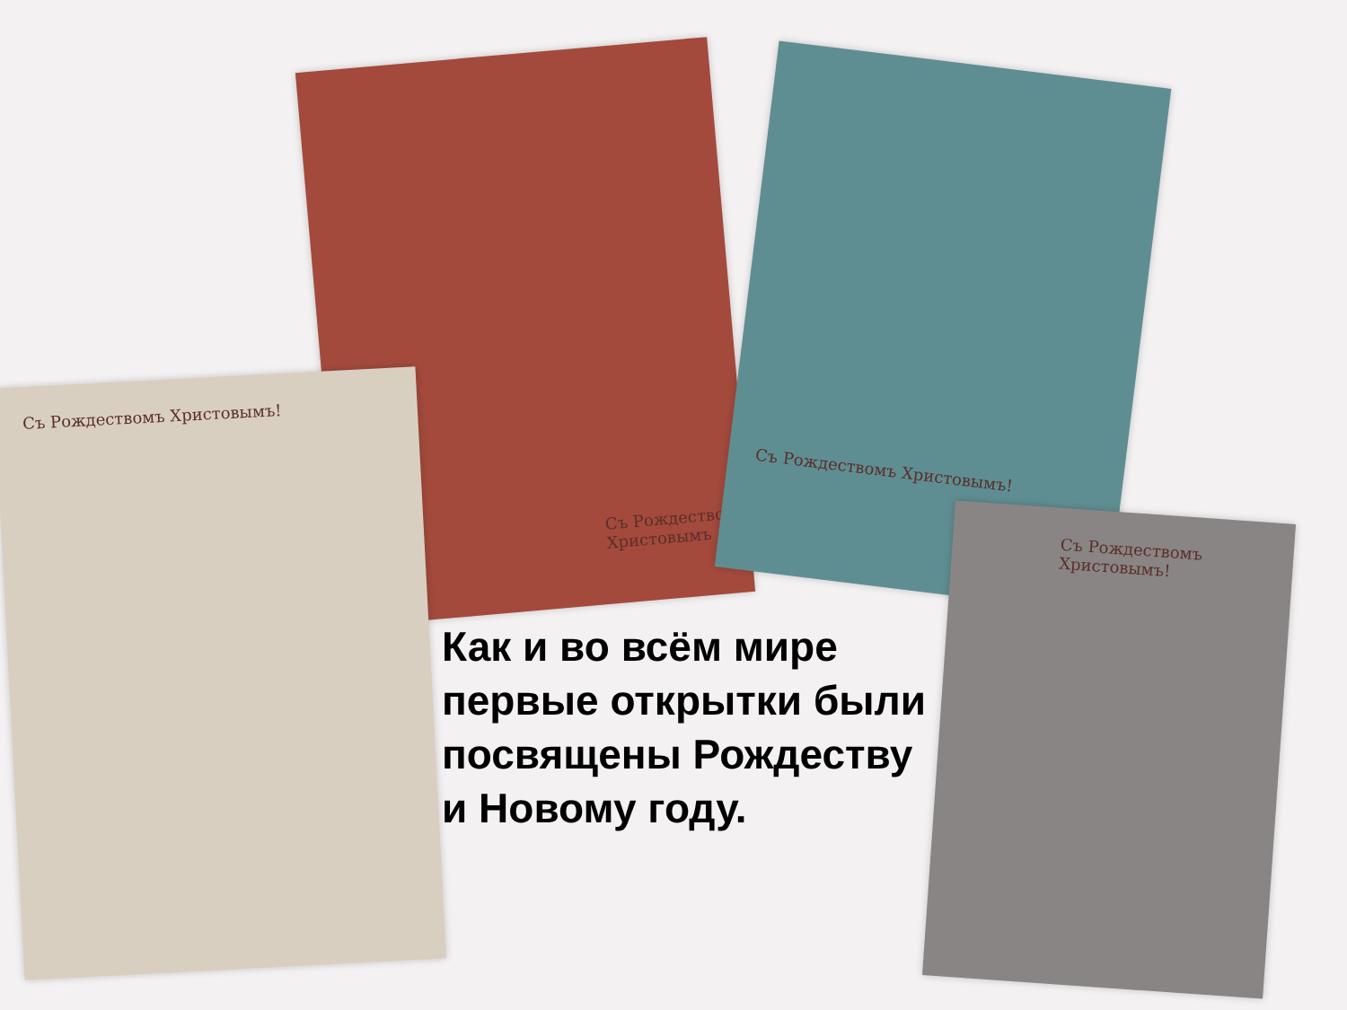Съ Рождествомъ Христовымъ
Съ Рождествомъ Христовымъ!
Съ Рождествомъ Христовымъ!
Съ Рождествомъ Христовымъ!
Как и во всём мире первые открытки были посвящены Рождеству и Новому году.